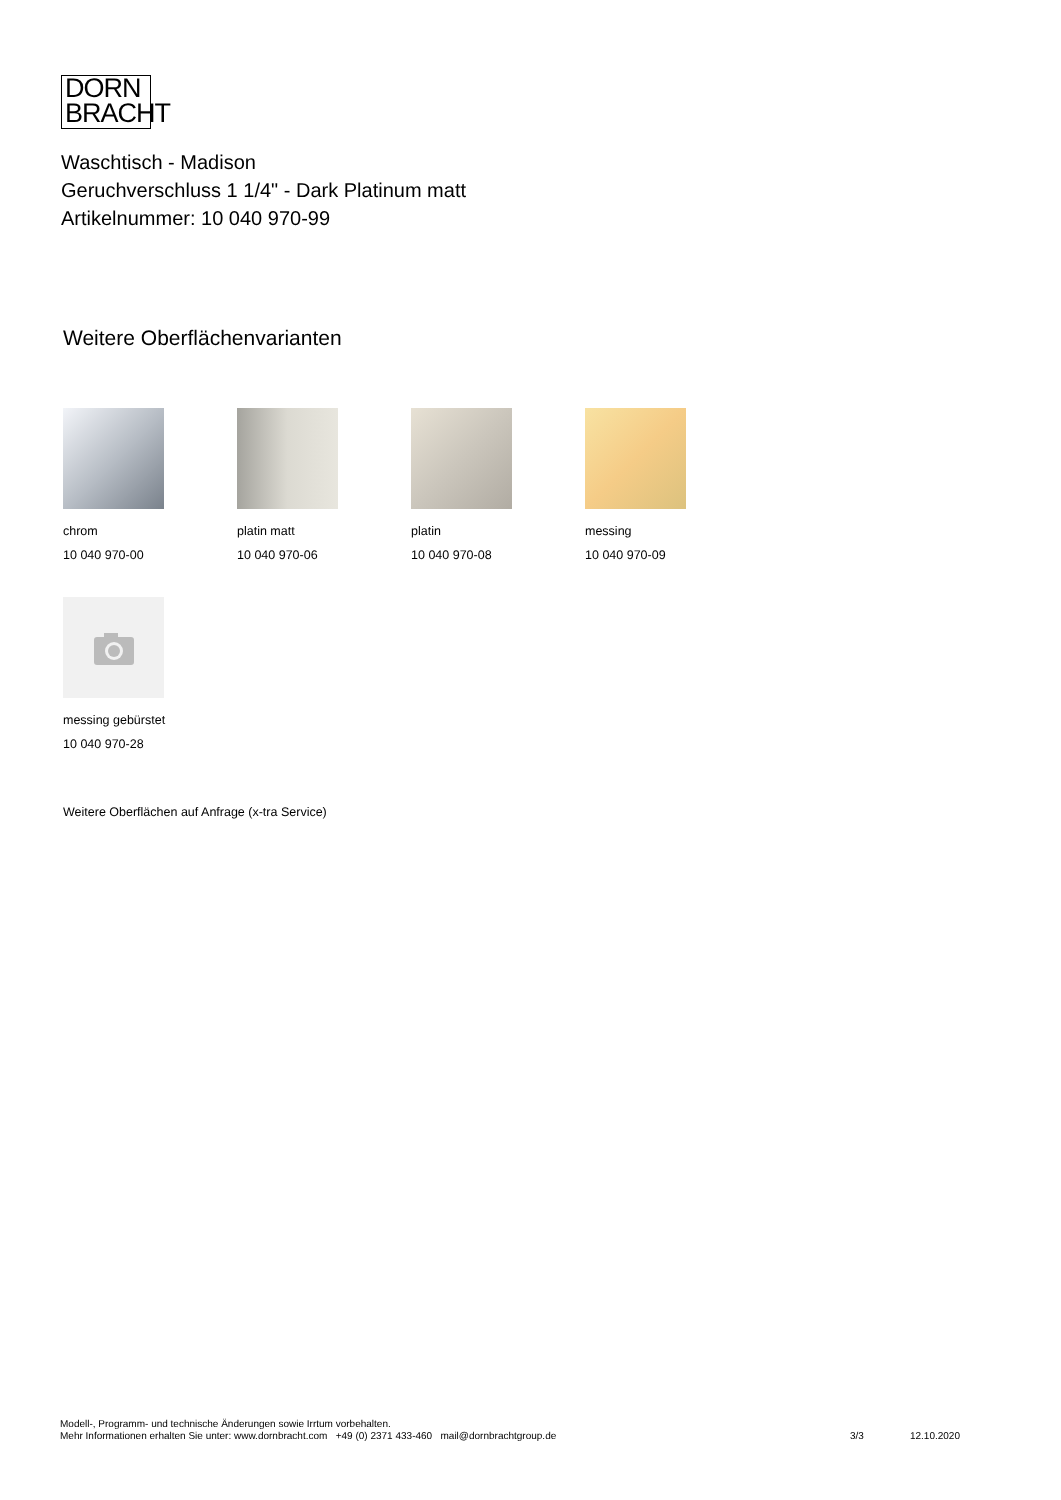DORN
BRACHT
Waschtisch - Madison
Geruchverschluss 1 1/4" - Dark Platinum matt
Artikelnummer: 10 040 970-99
Weitere Oberflächenvarianten
chrom
10 040 970-00
platin matt
10 040 970-06
platin
10 040 970-08
messing
10 040 970-09
messing gebürstet
10 040 970-28
Weitere Oberflächen auf Anfrage (x-tra Service)
Modell-, Programm- und technische Änderungen sowie Irrtum vorbehalten.
Mehr Informationen erhalten Sie unter: www.dornbracht.com +49 (0) 2371 433-460 mail@dornbrachtgroup.de
3/3 12.10.2020